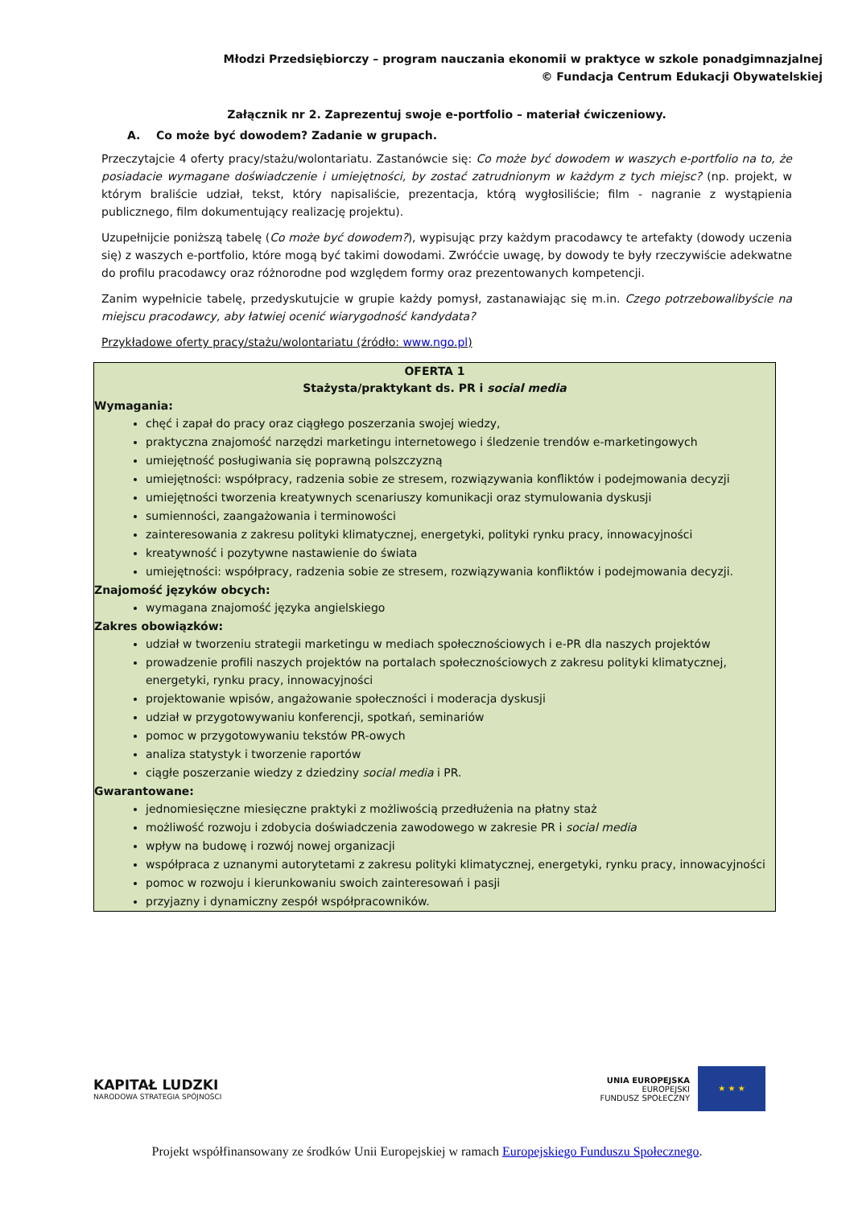Młodzi Przedsiębiorczy – program nauczania ekonomii w praktyce w szkole ponadgimnazjalnej
© Fundacja Centrum Edukacji Obywatelskiej
Załącznik nr 2. Zaprezentuj swoje e-portfolio – materiał ćwiczeniowy.
A. Co może być dowodem? Zadanie w grupach.
Przeczytajcie 4 oferty pracy/stażu/wolontariatu. Zastanówcie się: Co może być dowodem w waszych e-portfolio na to, że posiadacie wymagane doświadczenie i umiejętności, by zostać zatrudnionym w każdym z tych miejsc? (np. projekt, w którym braliście udział, tekst, który napisaliście, prezentacja, którą wygłosiliście; film - nagranie z wystąpienia publicznego, film dokumentujący realizację projektu).
Uzupełnijcie poniższą tabelę (Co może być dowodem?), wypisując przy każdym pracodawcy te artefakty (dowody uczenia się) z waszych e-portfolio, które mogą być takimi dowodami. Zwróćcie uwagę, by dowody te były rzeczywiście adekwatne do profilu pracodawcy oraz różnorodne pod względem formy oraz prezentowanych kompetencji.
Zanim wypełnicie tabelę, przedyskutujcie w grupie każdy pomysł, zastanawiając się m.in. Czego potrzebowalibyście na miejscu pracodawcy, aby łatwiej ocenić wiarygodność kandydata?
Przykładowe oferty pracy/stażu/wolontariatu (źródło: www.ngo.pl)
| OFERTA 1 Stażysta/praktykant ds. PR i social media Wymagania: chęć i zapał do pracy oraz ciągłego poszerzania swojej wiedzy, praktyczna znajomość narzędzi marketingu internetowego i śledzenie trendów e-marketingowych umiejętność posługiwania się poprawną polszczyzną umiejętności: współpracy, radzenia sobie ze stresem, rozwiązywania konfliktów i podejmowania decyzji umiejętności tworzenia kreatywnych scenariuszy komunikacji oraz stymulowania dyskusji sumienności, zaangażowania i terminowości zainteresowania z zakresu polityki klimatycznej, energetyki, polityki rynku pracy, innowacyjności kreatywność i pozytywne nastawienie do świata umiejętności: współpracy, radzenia sobie ze stresem, rozwiązywania konfliktów i podejmowania decyzji. Znajomość języków obcych: wymagana znajomość języka angielskiego Zakres obowiązków: udział w tworzeniu strategii marketingu w mediach społecznościowych i e-PR dla naszych projektów prowadzenie profili naszych projektów na portalach społecznościowych z zakresu polityki klimatycznej, energetyki, rynku pracy, innowacyjności projektowanie wpisów, angażowanie społeczności i moderacja dyskusji udział w przygotowywaniu konferencji, spotkań, seminariów pomoc w przygotowywaniu tekstów PR-owych analiza statystyk i tworzenie raportów ciągłe poszerzanie wiedzy z dziedziny social media i PR. Gwarantowane: jednomiesięczne miesięczne praktyki z możliwością przedłużenia na płatny staż możliwość rozwoju i zdobycia doświadczenia zawodowego w zakresie PR i social media wpływ na budowę i rozwój nowej organizacji współpraca z uznanymi autorytetami z zakresu polityki klimatycznej, energetyki, rynku pracy, innowacyjności pomoc w rozwoju i kierunkowaniu swoich zainteresowań i pasji przyjazny i dynamiczny zespół współpracowników. |
KAPITAŁ LUDZKI
NARODOWA STRATEGIA SPÓJNOŚCI
UNIA EUROPEJSKA
EUROPEJSKI
FUNDUSZ SPOŁECZNY
★ ★ ★
Projekt współfinansowany ze środków Unii Europejskiej w ramach Europejskiego Funduszu Społecznego.